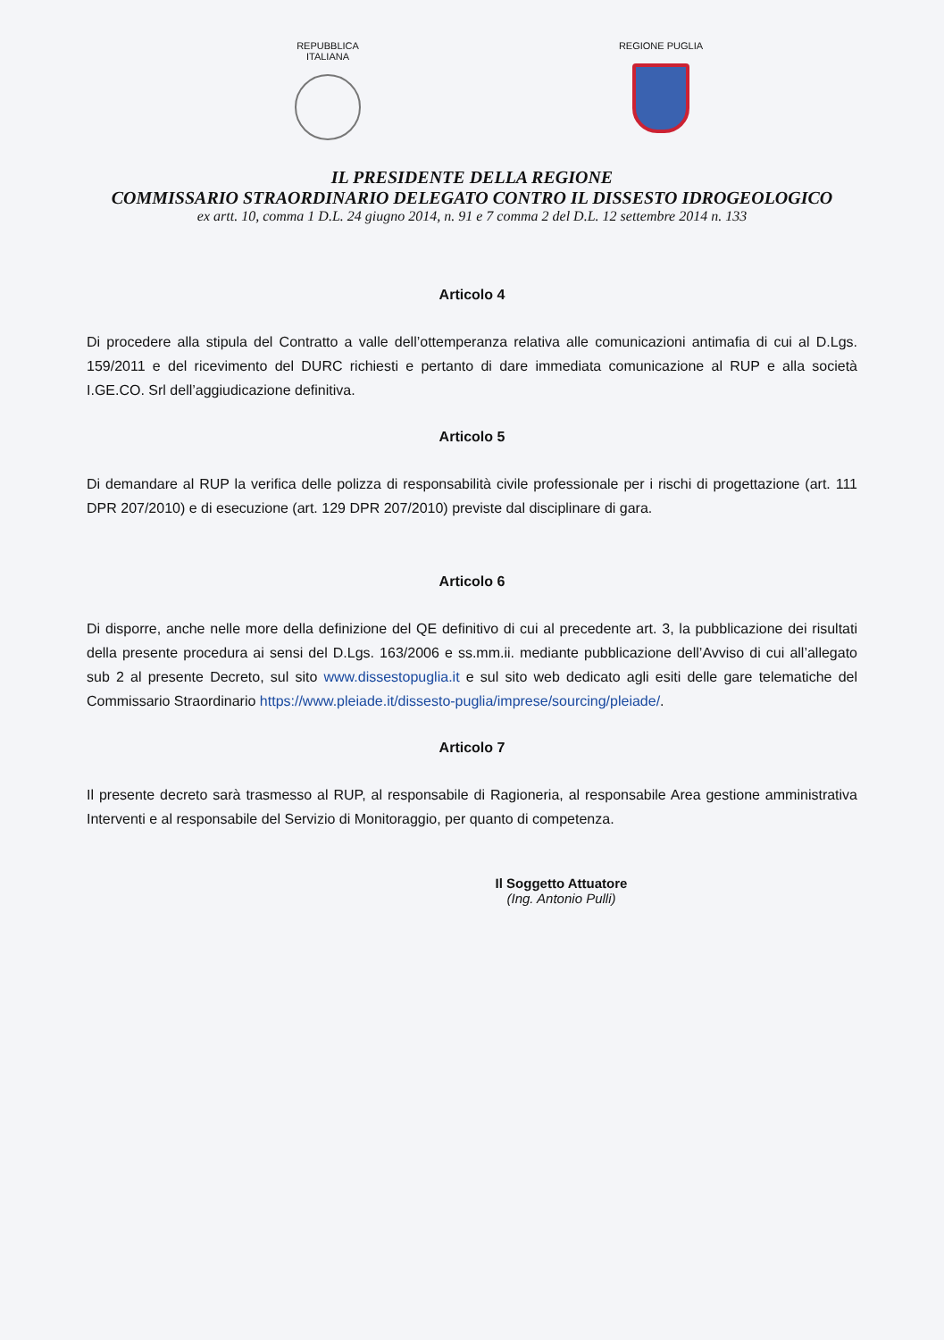REPUBBLICA ITALIANA
REGIONE PUGLIA
IL PRESIDENTE DELLA REGIONE
COMMISSARIO STRAORDINARIO DELEGATO CONTRO IL DISSESTO IDROGEOLOGICO
ex artt. 10, comma 1 D.L. 24 giugno 2014, n. 91 e 7 comma 2 del D.L. 12 settembre 2014 n. 133
Articolo 4
Di procedere alla stipula del Contratto a valle dell’ottemperanza relativa alle comunicazioni antimafia di cui al D.Lgs. 159/2011 e del ricevimento del DURC richiesti e pertanto di dare immediata comunicazione al RUP e alla società I.GE.CO. Srl dell’aggiudicazione definitiva.
Articolo 5
Di demandare al RUP la verifica delle polizza di responsabilità civile professionale per i rischi di progettazione (art. 111 DPR 207/2010) e di esecuzione (art. 129 DPR 207/2010) previste dal disciplinare di gara.
Articolo 6
Di disporre, anche nelle more della definizione del QE definitivo di cui al precedente art. 3, la pubblicazione dei risultati della presente procedura ai sensi del D.Lgs. 163/2006 e ss.mm.ii. mediante pubblicazione dell’Avviso di cui all’allegato sub 2 al presente Decreto, sul sito www.dissestopuglia.it e sul sito web dedicato agli esiti delle gare telematiche del Commissario Straordinario https://www.pleiade.it/dissesto-puglia/imprese/sourcing/pleiade/.
Articolo 7
Il presente decreto sarà trasmesso al RUP, al responsabile di Ragioneria, al responsabile Area gestione amministrativa Interventi e al responsabile del Servizio di Monitoraggio, per quanto di competenza.
Il Soggetto Attuatore
(Ing. Antonio Pulli)